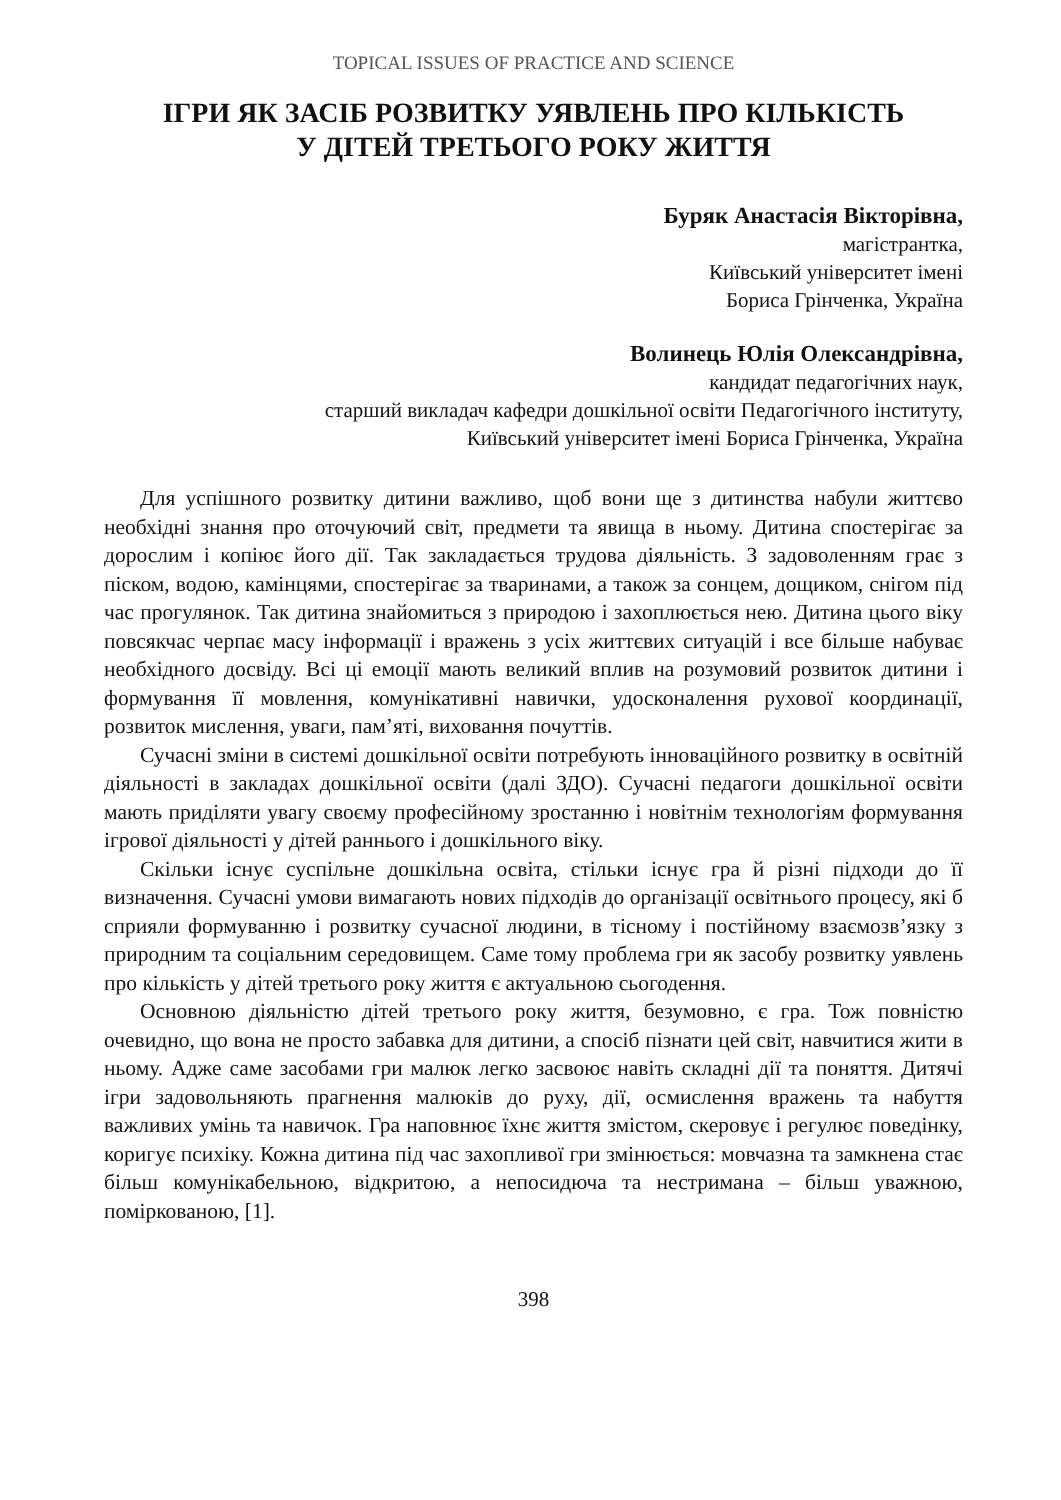TOPICAL ISSUES OF PRACTICE AND SCIENCE
ІГРИ ЯК ЗАСІБ РОЗВИТКУ УЯВЛЕНЬ ПРО КІЛЬКІСТЬ
У ДІТЕЙ ТРЕТЬОГО РОКУ ЖИТТЯ
Буряк Анастасія Вікторівна,
магістрантка,
Київський університет імені
Бориса Грінченка, Україна
Волинець Юлія Олександрівна,
кандидат педагогічних наук,
старший викладач кафедри дошкільної освіти Педагогічного інституту,
Київський університет імені Бориса Грінченка, Україна
Для успішного розвитку дитини важливо, щоб вони ще з дитинства набули життєво необхідні знання про оточуючий світ, предмети та явища в ньому. Дитина спостерігає за дорослим і копіює його дії. Так закладається трудова діяльність. З задоволенням грає з піском, водою, камінцями, спостерігає за тваринами, а також за сонцем, дощиком, снігом під час прогулянок. Так дитина знайомиться з природою і захоплюється нею. Дитина цього віку повсякчас черпає масу інформації і вражень з усіх життєвих ситуацій і все більше набуває необхідного досвіду. Всі ці емоції мають великий вплив на розумовий розвиток дитини і формування її мовлення, комунікативні навички, удосконалення рухової координації, розвиток мислення, уваги, пам’яті, виховання почуттів.
Сучасні зміни в системі дошкільної освіти потребують інноваційного розвитку в освітній діяльності в закладах дошкільної освіти (далі ЗДО). Сучасні педагоги дошкільної освіти мають приділяти увагу своєму професійному зростанню і новітнім технологіям формування ігрової діяльності у дітей раннього і дошкільного віку.
Скільки існує суспільне дошкільна освіта, стільки існує гра й різні підходи до її визначення. Сучасні умови вимагають нових підходів до організації освітнього процесу, які б сприяли формуванню і розвитку сучасної людини, в тісному і постійному взаємозв’язку з природним та соціальним середовищем. Саме тому проблема гри як засобу розвитку уявлень про кількість у дітей третього року життя є актуальною сьогодення.
Основною діяльністю дітей третього року життя, безумовно, є гра. Тож повністю очевидно, що вона не просто забавка для дитини, а спосіб пізнати цей світ, навчитися жити в ньому. Адже саме засобами гри малюк легко засвоює навіть складні дії та поняття. Дитячі ігри задовольняють прагнення малюків до руху, дії, осмислення вражень та набуття важливих умінь та навичок. Гра наповнює їхнє життя змістом, скеровує і регулює поведінку, коригує психіку. Кожна дитина під час захопливої гри змінюється: мовчазна та замкнена стає більш комунікабельною, відкритою, а непосидюча та нестримана – більш уважною, поміркованою, [1].
398